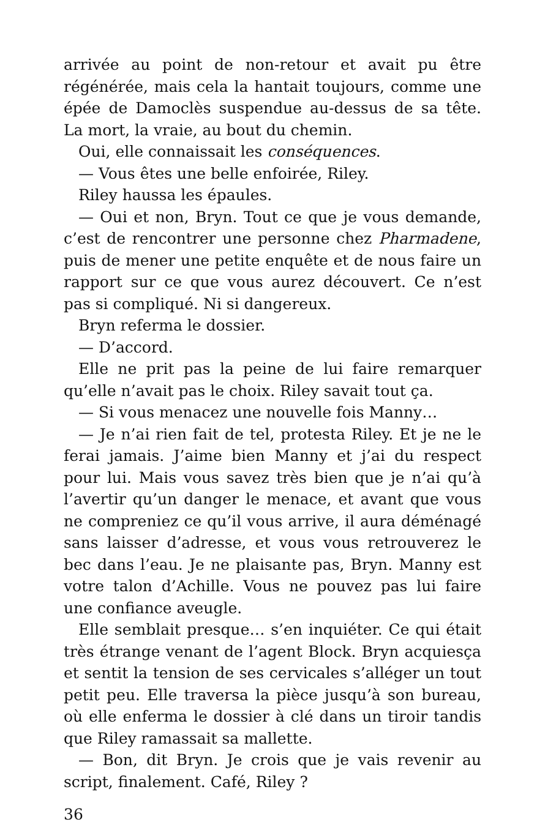arrivée au point de non-retour et avait pu être régénérée, mais cela la hantait toujours, comme une épée de Damoclès suspendue au-dessus de sa tête. La mort, la vraie, au bout du chemin.
Oui, elle connaissait les conséquences.
— Vous êtes une belle enfoirée, Riley.
Riley haussa les épaules.
— Oui et non, Bryn. Tout ce que je vous demande, c’est de rencontrer une personne chez Pharmadene, puis de mener une petite enquête et de nous faire un rapport sur ce que vous aurez découvert. Ce n’est pas si compliqué. Ni si dangereux.
Bryn referma le dossier.
— D’accord.
Elle ne prit pas la peine de lui faire remarquer qu’elle n’avait pas le choix. Riley savait tout ça.
— Si vous menacez une nouvelle fois Manny…
— Je n’ai rien fait de tel, protesta Riley. Et je ne le ferai jamais. J’aime bien Manny et j’ai du respect pour lui. Mais vous savez très bien que je n’ai qu’à l’avertir qu’un danger le menace, et avant que vous ne compreniez ce qu’il vous arrive, il aura déménagé sans laisser d’adresse, et vous vous retrouverez le bec dans l’eau. Je ne plaisante pas, Bryn. Manny est votre talon d’Achille. Vous ne pouvez pas lui faire une confiance aveugle.
Elle semblait presque… s’en inquiéter. Ce qui était très étrange venant de l’agent Block. Bryn acquiesça et sentit la tension de ses cervicales s’alléger un tout petit peu. Elle traversa la pièce jusqu’à son bureau, où elle enferma le dossier à clé dans un tiroir tandis que Riley ramassait sa mallette.
— Bon, dit Bryn. Je crois que je vais revenir au script, finalement. Café, Riley ?
36